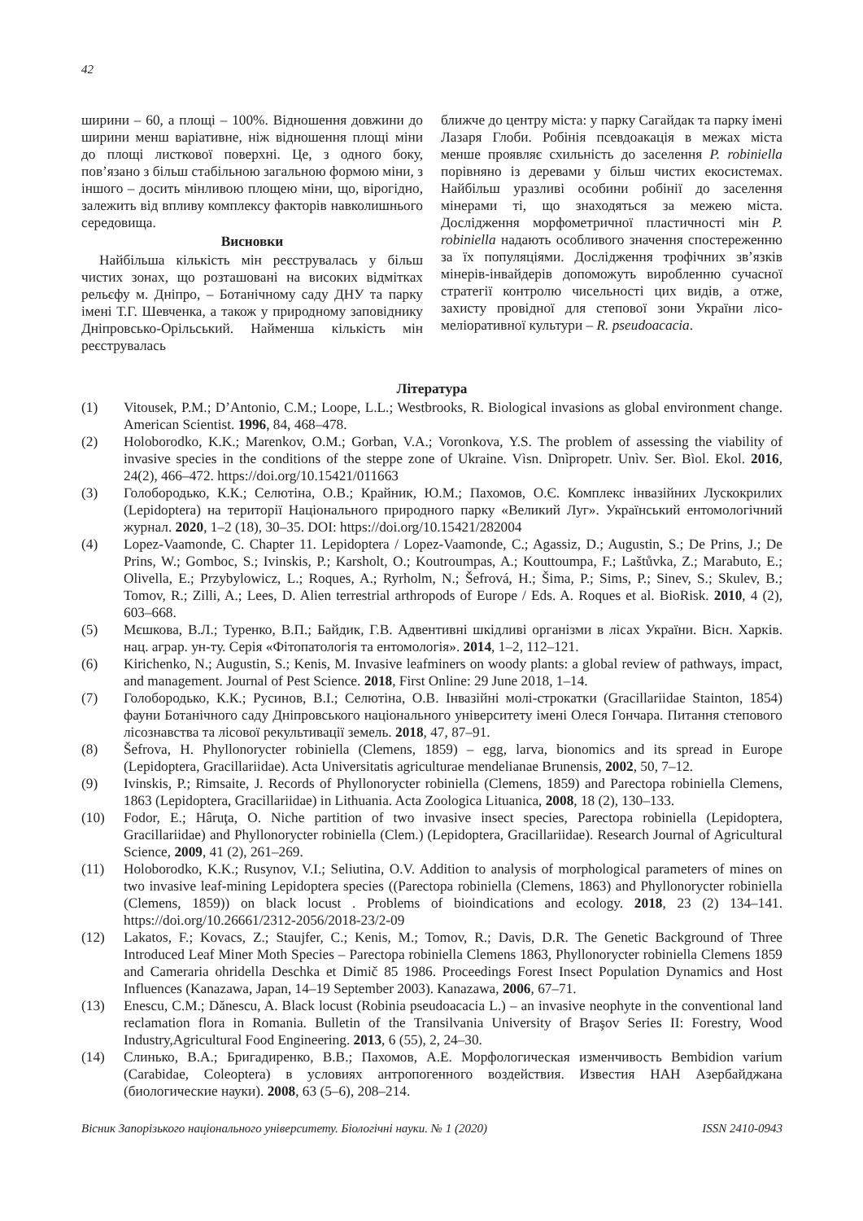42
ширини – 60, а площі – 100%. Відношення довжини до ширини менш варіативне, ніж відношення площі міни до площі листкової поверхні. Це, з одного боку, пов’язано з більш стабільною загальною формою міни, з іншого – досить мінливою площею міни, що, вірогідно, залежить від впливу комплексу факторів навколишнього середовища.
Висновки
Найбільша кількість мін реєструвалась у більш чистих зонах, що розташовані на високих відмітках рельєфу м. Дніпро, – Ботанічному саду ДНУ та парку імені Т.Г. Шевченка, а також у природному заповіднику Дніпровсько-Орільський. Найменша кількість мін реєструвалась
ближче до центру міста: у парку Сагайдак та парку імені Лазаря Глоби. Робінія псевдоакація в межах міста менше проявляє схильність до заселення P. robiniella порівняно із деревами у більш чистих екосистемах. Найбільш уразливі особини робінії до заселення мінерами ті, що знаходяться за межею міста. Дослідження морфометричної пластичності мін P. robiniella надають особливого значення спостереженню за їх популяціями. Дослідження трофічних зв’язків мінерів-інвайдерів допоможуть виробленню сучасної стратегії контролю чисельності цих видів, а отже, захисту провідної для степової зони України лісо-меліоративної культури – R. pseudoacacia.
Література
(1) Vitousek, P.M.; D’Antonio, C.M.; Loope, L.L.; Westbrooks, R. Biological invasions as global environment change. American Scientist. 1996, 84, 468–478.
(2) Holoborodko, K.K.; Marenkov, O.M.; Gorban, V.A.; Voronkova, Y.S. The problem of assessing the viability of invasive species in the conditions of the steppe zone of Ukraine. Vìsn. Dnìpropetr. Unìv. Ser. Bìol. Ekol. 2016, 24(2), 466–472. https://doi.org/10.15421/011663
(3) Голобородько, К.К.; Селютіна, О.В.; Крайник, Ю.М.; Пахомов, О.Є. Комплекс інвазійних Лускокрилих (Lepidoptera) на території Національного природного парку «Великий Луг». Український ентомологічний журнал. 2020, 1–2 (18), 30–35. DOI: https://doi.org/10.15421/282004
(4) Lopez-Vaamonde, C. Chapter 11. Lepidoptera / Lopez-Vaamonde, C.; Agassiz, D.; Augustin, S.; De Prins, J.; De Prins, W.; Gomboc, S.; Ivinskis, P.; Karsholt, O.; Koutroumpas, A.; Kouttoumpa, F.; Laštůvka, Z.; Marabuto, E.; Olivella, E.; Przybylowicz, L.; Roques, A.; Ryrholm, N.; Šefrová, H.; Šima, P.; Sims, P.; Sinev, S.; Skulev, B.; Tomov, R.; Zilli, A.; Lees, D. Alien terrestrial arthropods of Europe / Eds. A. Roques et al. BioRisk. 2010, 4 (2), 603–668.
(5) Мєшкова, В.Л.; Туренко, В.П.; Байдик, Г.В. Адвентивні шкідливі організми в лісах України. Вісн. Харків. нац. аграр. ун-ту. Серія «Фітопатологія та ентомологія». 2014, 1–2, 112–121.
(6) Kirichenko, N.; Augustin, S.; Kenis, M. Invasive leafminers on woody plants: a global review of pathways, impact, and management. Journal of Pest Science. 2018, First Online: 29 June 2018, 1–14.
(7) Голобородько, К.К.; Русинов, В.І.; Селютіна, О.В. Інвазійні молі-строкатки (Gracillariidae Stainton, 1854) фауни Ботанічного саду Дніпровського національного університету імені Олеся Гончара. Питання степового лісознавства та лісової рекультивації земель. 2018, 47, 87–91.
(8) Šefrova, H. Phyllonorycter robiniella (Clemens, 1859) – egg, larva, bionomics and its spread in Europe (Lepidoptera, Gracillariidae). Acta Universitatis agriculturae mendelianae Brunensis, 2002, 50, 7–12.
(9) Ivinskis, P.; Rimsaite, J. Records of Phyllonorycter robiniella (Clemens, 1859) and Parectopa robiniella Clemens, 1863 (Lepidoptera, Gracillariidae) in Lithuania. Acta Zoologica Lituanica, 2008, 18 (2), 130–133.
(10) Fodor, E.; Hâruţa, O. Niche partition of two invasive insect species, Parectopa robiniella (Lepidoptera, Gracillariidae) and Phyllonorycter robiniella (Clem.) (Lepidoptera, Gracillariidae). Research Journal of Agricultural Science, 2009, 41 (2), 261–269.
(11) Holoborodko, K.K.; Rusynov, V.I.; Seliutina, O.V. Addition to analysis of morphological parameters of mines on two invasive leaf-mining Lepidoptera species ((Parectopa robiniella (Clemens, 1863) and Phyllonorycter robiniella (Clemens, 1859)) on black locust . Problems of bioindications and ecology. 2018, 23 (2) 134–141. https://doi.org/10.26661/2312-2056/2018-23/2-09
(12) Lakatos, F.; Kovacs, Z.; Staujfer, C.; Kenis, M.; Tomov, R.; Davis, D.R. The Genetic Background of Three Introduced Leaf Miner Moth Species – Parectopa robiniella Clemens 1863, Phyllonorycter robiniella Clemens 1859 and Cameraria ohridella Deschka et Dimič 85 1986. Proceedings Forest Insect Population Dynamics and Host Influences (Kanazawa, Japan, 14–19 September 2003). Kanazawa, 2006, 67–71.
(13) Enescu, C.M.; Dănescu, A. Black locust (Robinia pseudoacacia L.) – an invasive neophyte in the conventional land reclamation flora in Romania. Bulletin of the Transilvania University of Braşov Series II: Forestry, Wood Industry,Agricultural Food Engineering. 2013, 6 (55), 2, 24–30.
(14) Слинько, В.А.; Бригадиренко, В.В.; Пахомов, А.Е. Морфологическая изменчивость Bembidion varium (Carabidae, Coleoptera) в условиях антропогенного воздействия. Известия НАН Азербайджана (биологические науки). 2008, 63 (5–6), 208–214.
Вісник Запорізького національного університету. Біологічні науки. № 1 (2020) ISSN 2410-0943